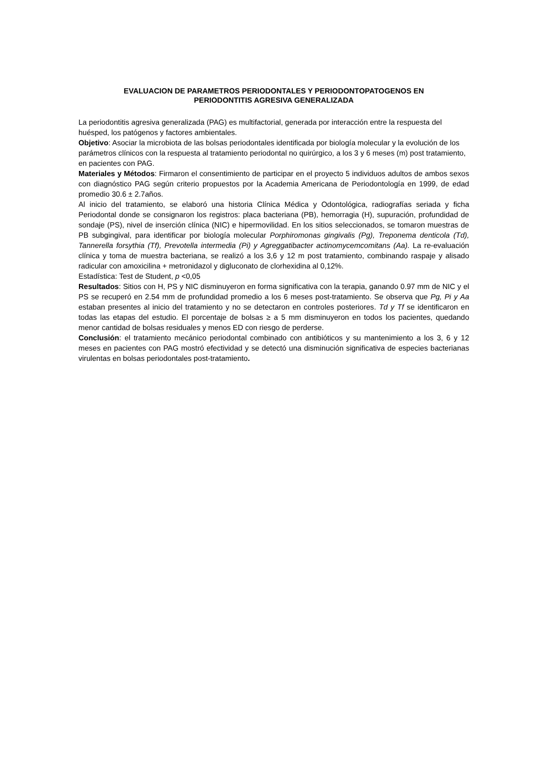EVALUACION DE PARAMETROS PERIODONTALES Y PERIODONTOPATOGENOS EN
PERIODONTITIS AGRESIVA GENERALIZADA
La periodontitis agresiva generalizada (PAG) es multifactorial, generada por interacción entre la respuesta del huésped, los patógenos y factores ambientales.
Objetivo: Asociar la microbiota de las bolsas periodontales identificada por biología molecular y la evolución de los parámetros clínicos con la respuesta al tratamiento periodontal no quirúrgico, a los 3 y 6 meses (m) post tratamiento, en pacientes con PAG.
Materiales y Métodos: Firmaron el consentimiento de participar en el proyecto 5 individuos adultos de ambos sexos con diagnóstico PAG según criterio propuestos por la Academia Americana de Periodontología en 1999, de edad promedio 30.6 ± 2.7años.
Al inicio del tratamiento, se elaboró una historia Clínica Médica y Odontológica, radiografías seriada y ficha Periodontal donde se consignaron los registros: placa bacteriana (PB), hemorragia (H), supuración, profundidad de sondaje (PS), nivel de inserción clínica (NIC) e hipermovilidad. En los sitios seleccionados, se tomaron muestras de PB subgingival, para identificar por biología molecular Porphiromonas gingivalis (Pg), Treponema denticola (Td), Tannerella forsythia (Tf), Prevotella intermedia (Pi) y Agreggatibacter actinomycemcomitans (Aa). La re-evaluación clínica y toma de muestra bacteriana, se realizó a los 3,6 y 12 m post tratamiento, combinando raspaje y alisado radicular con amoxicilina + metronidazol y digluconato de clorhexidina al 0,12%.
Estadística: Test de Student, p <0,05
Resultados: Sitios con H, PS y NIC disminuyeron en forma significativa con la terapia, ganando 0.97 mm de NIC y el PS se recuperó en 2.54 mm de profundidad promedio a los 6 meses post-tratamiento. Se observa que Pg, Pi y Aa estaban presentes al inicio del tratamiento y no se detectaron en controles posteriores. Td y Tf se identificaron en todas las etapas del estudio. El porcentaje de bolsas ≥ a 5 mm disminuyeron en todos los pacientes, quedando menor cantidad de bolsas residuales y menos ED con riesgo de perderse.
Conclusión: el tratamiento mecánico periodontal combinado con antibióticos y su mantenimiento a los 3, 6 y 12 meses en pacientes con PAG mostró efectividad y se detectó una disminución significativa de especies bacterianas virulentas en bolsas periodontales post-tratamiento.